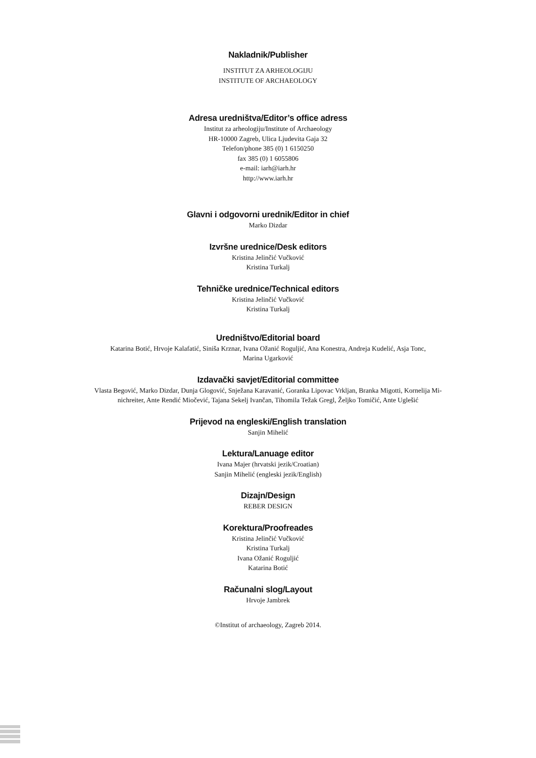Nakladnik/Publisher
INSTITUT ZA ARHEOLOGIJU
INSTITUTE OF ARCHAEOLOGY
Adresa uredništva/Editor’s office adress
Institut za arheologiju/Institute of Archaeology
HR-10000 Zagreb, Ulica Ljudevita Gaja 32
Telefon/phone 385 (0) 1 6150250
fax 385 (0) 1 6055806
e-mail: iarh@iarh.hr
http://www.iarh.hr
Glavni i odgovorni urednik/Editor in chief
Marko Dizdar
Izvršne urednice/Desk editors
Kristina Jelinčić Vučković
Kristina Turkalj
Tehničke urednice/Technical editors
Kristina Jelinčić Vučković
Kristina Turkalj
Uredništvo/Editorial board
Katarina Botić, Hrvoje Kalafatić, Siniša Krznar, Ivana Ožanić Roguljić, Ana Konestra, Andreja Kudelić, Asja Tonc,
Marina Ugarković
Izdavački savjet/Editorial committee
Vlasta Begović, Marko Dizdar, Dunja Glogović, Snježana Karavanić, Goranka Lipovac Vrkljan, Branka Migotti, Kornelija Mi-
nichreiter, Ante Rendić Miočević, Tajana Sekelj Ivančan, Tihomila Težak Gregl, Željko Tomičić, Ante Uglešić
Prijevod na engleski/English translation
Sanjin Mihelić
Lektura/Lanuage editor
Ivana Majer (hrvatski jezik/Croatian)
Sanjin Mihelić (engleski jezik/English)
Dizajn/Design
REBER DESIGN
Korektura/Proofreades
Kristina Jelinčić Vučković
Kristina Turkalj
Ivana Ožanić Roguljić
Katarina Botić
Računalni slog/Layout
Hrvoje Jambrek
©Institut of archaeology, Zagreb 2014.